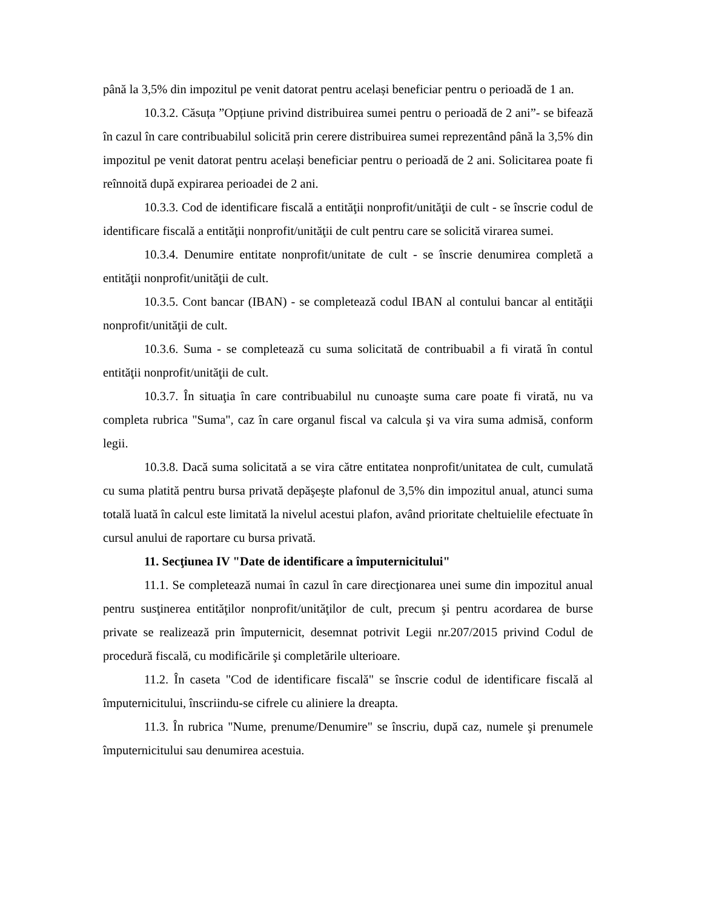până la 3,5% din impozitul pe venit datorat pentru același beneficiar pentru o perioadă de 1 an.
10.3.2. Căsuța ”Opțiune privind distribuirea sumei pentru o perioadă de 2 ani”- se bifează în cazul în care contribuabilul solicită prin cerere distribuirea sumei reprezentând până la 3,5% din impozitul pe venit datorat pentru același beneficiar pentru o perioadă de 2 ani. Solicitarea poate fi reînnoită după expirarea perioadei de 2 ani.
10.3.3. Cod de identificare fiscală a entităţii nonprofit/unităţii de cult - se înscrie codul de identificare fiscală a entităţii nonprofit/unităţii de cult pentru care se solicită virarea sumei.
10.3.4. Denumire entitate nonprofit/unitate de cult - se înscrie denumirea completă a entităţii nonprofit/unităţii de cult.
10.3.5. Cont bancar (IBAN) - se completează codul IBAN al contului bancar al entităţii nonprofit/unităţii de cult.
10.3.6. Suma - se completează cu suma solicitată de contribuabil a fi virată în contul entităţii nonprofit/unităţii de cult.
10.3.7. În situaţia în care contribuabilul nu cunoaşte suma care poate fi virată, nu va completa rubrica "Suma", caz în care organul fiscal va calcula şi va vira suma admisă, conform legii.
10.3.8. Dacă suma solicitată a se vira către entitatea nonprofit/unitatea de cult, cumulată cu suma platită pentru bursa privată depăşeşte plafonul de 3,5% din impozitul anual, atunci suma totală luată în calcul este limitată la nivelul acestui plafon, având prioritate cheltuielile efectuate în cursul anului de raportare cu bursa privată.
11. Secţiunea IV "Date de identificare a împuternicitului"
11.1. Se completează numai în cazul în care direcţionarea unei sume din impozitul anual pentru susţinerea entităţilor nonprofit/unităţilor de cult, precum şi pentru acordarea de burse private se realizează prin împuternicit, desemnat potrivit Legii nr.207/2015 privind Codul de procedură fiscală, cu modificările şi completările ulterioare.
11.2. În caseta "Cod de identificare fiscală" se înscrie codul de identificare fiscală al împuternicitului, înscriindu-se cifrele cu aliniere la dreapta.
11.3. În rubrica "Nume, prenume/Denumire" se înscriu, după caz, numele şi prenumele împuternicitului sau denumirea acestuia.